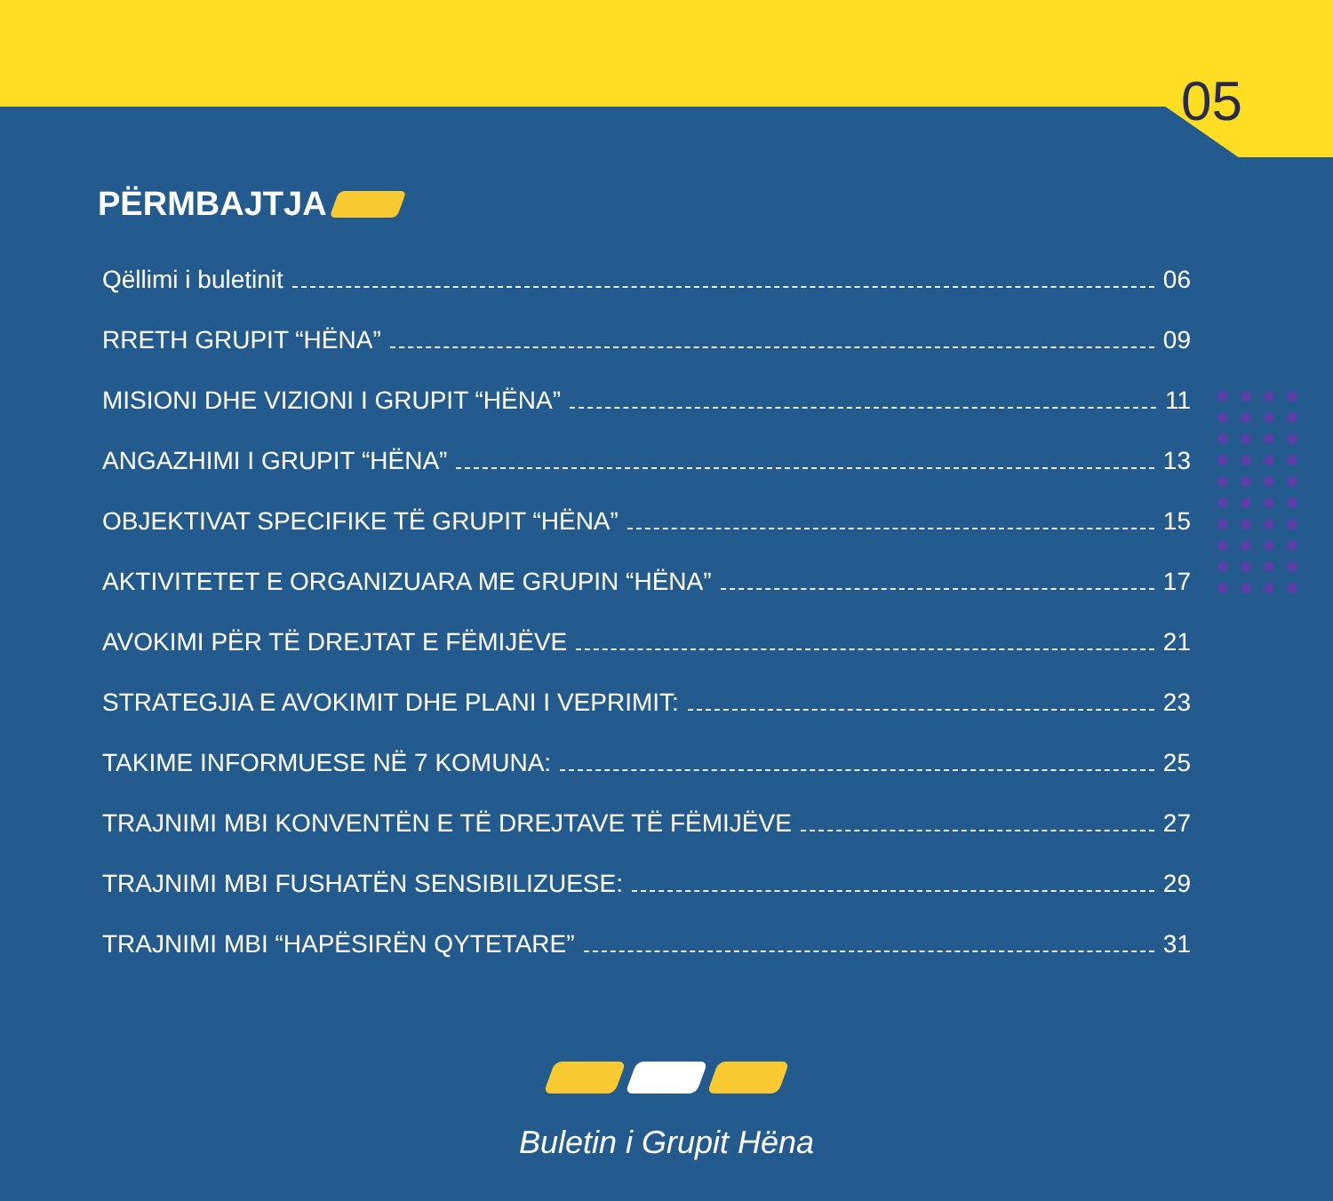05
PËRMBAJTJA
Qëllimi i buletinit 06
RRETH GRUPIT “HËNA” 09
MISIONI DHE VIZIONI I GRUPIT “HËNA” 11
ANGAZHIMI I GRUPIT “HËNA” 13
OBJEKTIVAT SPECIFIKE TË GRUPIT “HËNA” 15
AKTIVITETET E ORGANIZUARA ME GRUPIN “HËNA” 17
AVOKIMI PËR TË DREJTAT E FËMIJËVE 21
STRATEGJIA E AVOKIMIT DHE PLANI I VEPRIMIT: 23
TAKIME INFORMUESE NË 7 KOMUNA: 25
TRAJNIMI MBI KONVENTËN E TË DREJTAVE TË FËMIJËVE 27
TRAJNIMI MBI FUSHATËN SENSIBILIZUESE: 29
TRAJNIMI MBI “HAPËSIRËN QYTETARE” 31
Buletin i Grupit Hëna